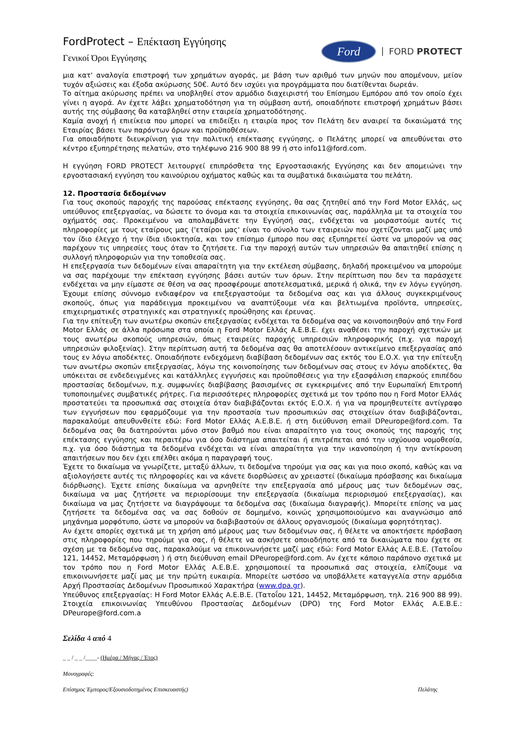FordProtect – Επέκταση Εγγύησης
Γενικοί Όροι Εγγύησης
Ford
FORD PROTECT
μια κατ' αναλογία επιστροφή των χρημάτων αγοράς, με βάση των αριθμό των μηνών που απομένουν, μείον τυχόν αξιώσεις και έξοδα ακύρωσης 50€. Αυτό δεν ισχύει για προγράμματα που διατίθενται δωρεάν.
Το αίτημα ακύρωσης πρέπει να υποβληθεί στον αρμόδιο διαχειριστή του Επίσημου Εμπόρου από τον οποίο έχει γίνει η αγορά. Αν έχετε λάβει χρηματοδότηση για τη σύμβαση αυτή, οποιαδήποτε επιστροφή χρημάτων βάσει αυτής της σύμβασης θα καταβληθεί στην εταιρεία χρηματοδότησης.
Καμία ανοχή ή επιείκεια που μπορεί να επιδείξει η εταιρία προς τον Πελάτη δεν αναιρεί τα δικαιώματά της Εταιρίας βάσει των παρόντων όρων και προϋποθέσεων.
Για οποιαδήποτε διευκρίνιση για την πολιτική επέκτασης εγγύησης, ο Πελάτης μπορεί να απευθύνεται στο κέντρο εξυπηρέτησης πελατών, στο τηλέφωνο 216 900 88 99 ή στο info11@ford.com.
Η εγγύηση FORD PROTECT λειτουργεί επιπρόσθετα της Εργοστασιακής Εγγύησης και δεν απομειώνει την εργοστασιακή εγγύηση του καινούριου οχήματος καθώς και τα συμβατικά δικαιώματα του πελάτη.
12. Προστασία δεδομένων
Για τους σκοπούς παροχής της παρούσας επέκτασης εγγύησης, θα σας ζητηθεί από την Ford Motor Ελλάς, ως υπεύθυνος επεξεργασίας, να δώσετε το όνομα και τα στοιχεία επικοινωνίας σας, παράλληλα με τα στοιχεία του οχήματός σας. Προκειμένου να απολαμβάνετε την Εγγύησή σας, ενδέχεται να μοιραστούμε αυτές τις πληροφορίες με τους εταίρους μας ('εταίροι μας' είναι το σύνολο των εταιρειών που σχετίζονται μαζί μας υπό τον ίδιο έλεγχο ή την ίδια ιδιοκτησία, και τον επίσημο έμπορο που σας εξυπηρετεί ώστε να μπορούν να σας παρέχουν τις υπηρεσίες τους όταν το ζητήσετε. Για την παροχή αυτών των υπηρεσιών θα απαιτηθεί επίσης η συλλογή πληροφοριών για την τοποθεσία σας.
Η επεξεργασία των δεδομένων είναι απαραίτητη για την εκτέλεση σύμβασης, δηλαδή προκειμένου να μπορούμε να σας παρέχουμε την επέκταση εγγύησης βάσει αυτών των όρων. Στην περίπτωση που δεν τα παράσχετε ενδέχεται να μην είμαστε σε θέση να σας προσφέρουμε αποτελεσματικά, μερικά ή ολικά, την εν λόγω εγγύηση. Έχουμε επίσης σύννομο ενδιαφέρον να επεξεργαστούμε τα δεδομένα σας και για άλλους συγκεκριμένους σκοπούς, όπως για παράδειγμα προκειμένου να αναπτύξουμε νέα και βελτιωμένα προϊόντα, υπηρεσίες, επιχειρηματικές στρατηγικές και στρατηγικές προώθησης και έρευνας.
Για την επίτευξη των ανωτέρω σκοπών επεξεργασίας ενδέχεται τα δεδομένα σας να κοινοποιηθούν από την Ford Motor Ελλάς σε άλλα πρόσωπα στα οποία η Ford Motor Ελλάς Α.Ε.Β.Ε. έχει αναθέσει την παροχή σχετικών με τους ανωτέρω σκοπούς υπηρεσιών, όπως εταιρείες παροχής υπηρεσιών πληροφορικής (π.χ. για παροχή υπηρεσιών φιλοξενίας). Στην περίπτωση αυτή τα δεδομένα σας θα αποτελέσουν αντικείμενο επεξεργασίας από τους εν λόγω αποδέκτες. Οποιαδήποτε ενδεχόμενη διαβίβαση δεδομένων σας εκτός του Ε.Ο.Χ. για την επίτευξη των ανωτέρω σκοπών επεξεργασίας, λόγω της κοινοποίησης των δεδομένων σας στους εν λόγω αποδέκτες, θα υπόκειται σε ενδεδειγμένες και κατάλληλες εγγυήσεις και προϋποθέσεις για την εξασφάλιση επαρκούς επιπέδου προστασίας δεδομένων, π.χ. συμφωνίες διαβίβασης βασισμένες σε εγκεκριμένες από την Ευρωπαϊκή Επιτροπή τυποποιημένες συμβατικές ρήτρες. Για περισσότερες πληροφορίες σχετικά με τον τρόπο που η Ford Motor Ελλάς προστατεύει τα προσωπικά σας στοιχεία όταν διαβιβάζονται εκτός Ε.Ο.Χ. ή για να προμηθευτείτε αντίγραφο των εγγυήσεων που εφαρμόζουμε για την προστασία των προσωπικών σας στοιχείων όταν διαβιβάζονται, παρακαλούμε απευθυνθείτε εδώ: Ford Motor Ελλάς Α.Ε.Β.Ε. ή στη διεύθυνση email DPeurope@ford.com. Τα δεδομένα σας θα διατηρούνται μόνο στον βαθμό που είναι απαραίτητο για τους σκοπούς της παροχής της επέκτασης εγγύησης και περαιτέρω για όσο διάστημα απαιτείται ή επιτρέπεται από την ισχύουσα νομοθεσία, π.χ. για όσο διάστημα τα δεδομένα ενδέχεται να είναι απαραίτητα για την ικανοποίηση ή την αντίκρουση απαιτήσεων που δεν έχει επέλθει ακόμα η παραγραφή τους.
Έχετε το δικαίωμα να γνωρίζετε, μεταξύ άλλων, τι δεδομένα τηρούμε για σας και για ποιο σκοπό, καθώς και να αξιολογήσετε αυτές τις πληροφορίες και να κάνετε διορθώσεις αν χρειαστεί (δικαίωμα πρόσβασης και δικαίωμα διόρθωσης). Έχετε επίσης δικαίωμα να αρνηθείτε την επεξεργασία από μέρους μας των δεδομένων σας, δικαίωμα να μας ζητήσετε να περιορίσουμε την επεξεργασία (δικαίωμα περιορισμού επεξεργασίας), και δικαίωμα να μας ζητήσετε να διαγράψουμε τα δεδομένα σας (δικαίωμα διαγραφής). Μπορείτε επίσης να μας ζητήσετε τα δεδομένα σας να σας δοθούν σε δομημένο, κοινώς χρησιμοποιούμενο και αναγνώσιμο από μηχάνημα μορφότυπο, ώστε να μπορούν να διαβιβαστούν σε άλλους οργανισμούς (δικαίωμα φορητότητας).
Αν έχετε απορίες σχετικά με τη χρήση από μέρους μας των δεδομένων σας, ή θέλετε να αποκτήσετε πρόσβαση στις πληροφορίες που τηρούμε για σας, ή θέλετε να ασκήσετε οποιοδήποτε από τα δικαιώματα που έχετε σε σχέση με τα δεδομένα σας, παρακαλούμε να επικοινωνήσετε μαζί μας εδώ: Ford Motor Ελλάς Α.Ε.Β.Ε. (Τατοΐου 121, 14452, Μεταμόρφωση ) ή στη διεύθυνση email DPeurope@ford.com. Αν έχετε κάποιο παράπονο σχετικά με τον τρόπο που η Ford Motor Ελλάς Α.Ε.Β.Ε. χρησιμοποιεί τα προσωπικά σας στοιχεία, ελπίζουμε να επικοινωνήσετε μαζί μας με την πρώτη ευκαιρία. Μπορείτε ωστόσο να υποβάλλετε καταγγελία στην αρμόδια Αρχή Προστασίας Δεδομένων Προσωπικού Χαρακτήρα (www.dpa.gr).
Υπεύθυνος επεξεργασίας: Η Ford Motor Ελλάς Α.Ε.Β.Ε. (Τατοΐου 121, 14452, Μεταμόρφωση, τηλ. 216 900 88 99). Στοιχεία επικοινωνίας Υπευθύνου Προστασίας Δεδομένων (DPO) της Ford Motor Ελλάς Α.Ε.Β.Ε.: DPeurope@ford.com.a
Σελίδα 4 από 4
_ _ / _ _ /____- (Ημέρα / Μήνας / Έτος)
Μονογραφές:
Επίσημος Έμπορος/Εξουσιοδοτημένος Επισκευαστής) Πελάτης